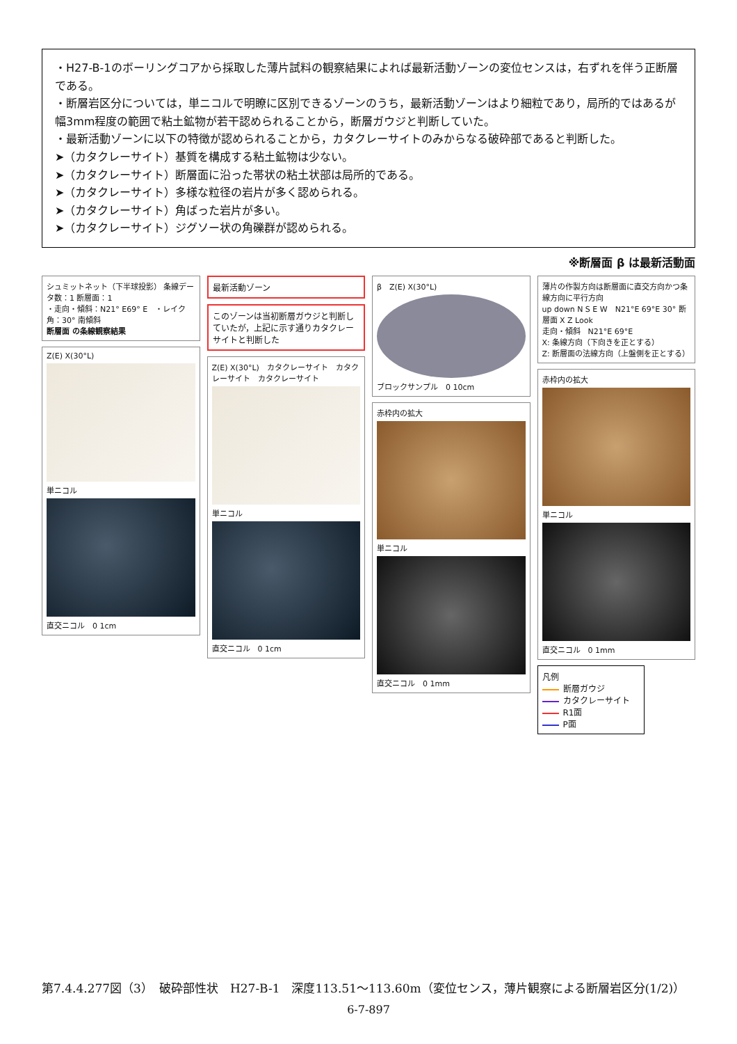・H27-B-1のボーリングコアから採取した薄片試料の観察結果によれば最新活動ゾーンの変位センスは，右ずれを伴う正断層である。
・断層岩区分については，単ニコルで明瞭に区別できるゾーンのうち，最新活動ゾーンはより細粒であり，局所的ではあるが幅3mm程度の範囲で粘土鉱物が若干認められることから，断層ガウジと判断していた。
・最新活動ゾーンに以下の特徴が認められることから，カタクレーサイトのみからなる破砕部であると判断した。
➤（カタクレーサイト）基質を構成する粘土鉱物は少ない。
➤（カタクレーサイト）断層面に沿った帯状の粘土状部は局所的である。
➤（カタクレーサイト）多様な粒径の岩片が多く認められる。
➤（カタクレーサイト）角ばった岩片が多い。
➤（カタクレーサイト）ジグソー状の角礫群が認められる。
※断層面 β は最新活動面
シュミットネット（下半球投影） 条線データ数：1 断層面：1
・走向・傾斜：N21° E69° E　・レイク角：30° 南傾斜
断層面 の条線観察結果
Z(E) X(30°L)
単ニコル
直交ニコル　0 1cm
最新活動ゾーン
このゾーンは当初断層ガウジと判断していたが，上記に示す通りカタクレーサイトと判断した
Z(E) X(30°L)　カタクレーサイト　カタクレーサイト　カタクレーサイト
単ニコル
直交ニコル　0 1cm
β　Z(E) X(30°L)
ブロックサンプル　0 10cm
赤枠内の拡大
単ニコル
直交ニコル　0 1mm
薄片の作製方向は断層面に直交方向かつ条線方向に平行方向
up down N S E W　N21°E 69°E 30° 断層面 X Z Look
走向・傾斜　N21°E 69°E
X: 条線方向（下向きを正とする）
Z: 断層面の法線方向（上盤側を正とする）
赤枠内の拡大
単ニコル
直交ニコル　0 1mm
凡例
断層ガウジ
カタクレーサイト
R1面
P面
第7.4.4.277図（3）　破砕部性状　H27-B-1　深度113.51～113.60m（変位センス，薄片観察による断層岩区分(1/2)）
6-7-897